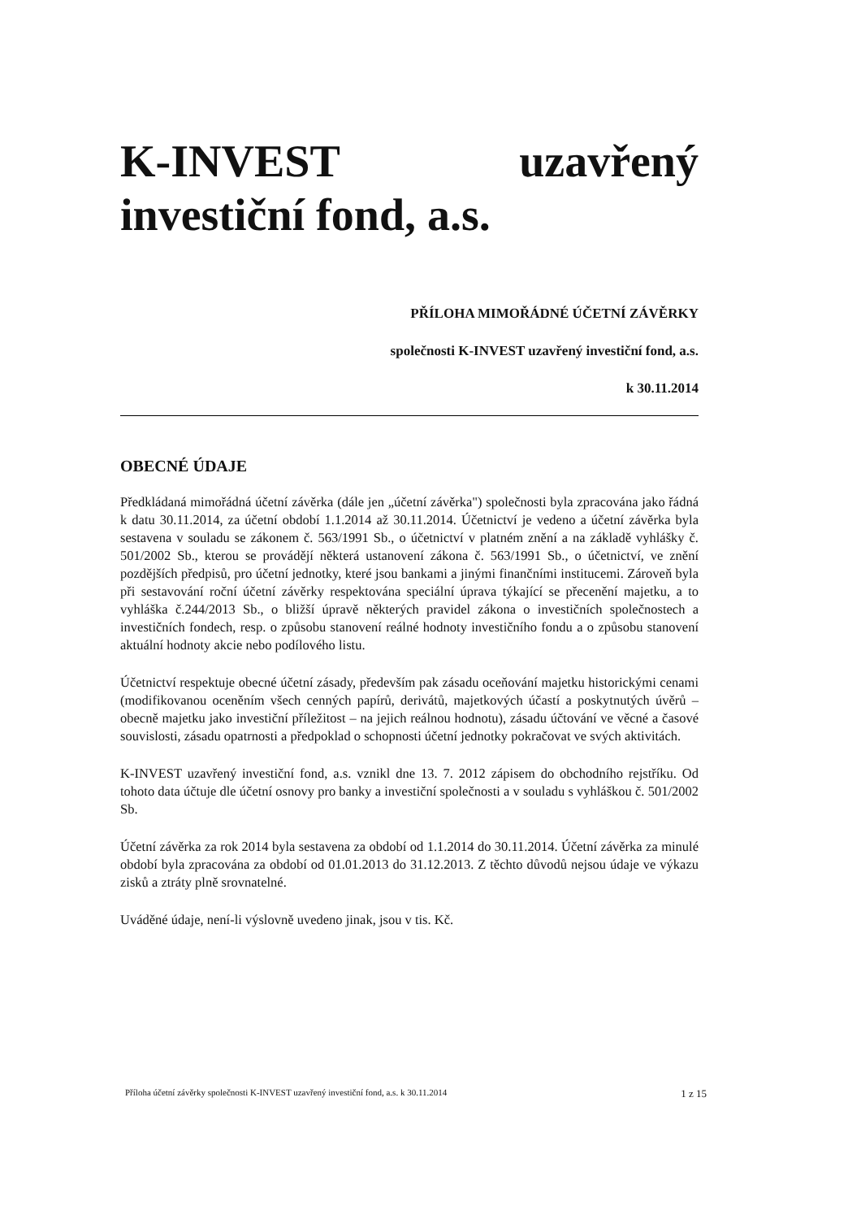K-INVEST uzavřený investiční fond, a.s.
PŘÍLOHA MIMOŘÁDNÉ ÚČETNÍ ZÁVĚRKY
společnosti K-INVEST uzavřený investiční fond, a.s.
k 30.11.2014
OBECNÉ ÚDAJE
Předkládaná mimořádná účetní závěrka (dále jen „účetní závěrka") společnosti byla zpracována jako řádná k datu 30.11.2014, za účetní období 1.1.2014 až 30.11.2014. Účetnictví je vedeno a účetní závěrka byla sestavena v souladu se zákonem č. 563/1991 Sb., o účetnictví v platném znění a na základě vyhlášky č. 501/2002 Sb., kterou se provádějí některá ustanovení zákona č. 563/1991 Sb., o účetnictví, ve znění pozdějších předpisů, pro účetní jednotky, které jsou bankami a jinými finančními institucemi. Zároveň byla při sestavování roční účetní závěrky respektována speciální úprava týkající se přecenění majetku, a to vyhláška č.244/2013 Sb., o bližší úpravě některých pravidel zákona o investičních společnostech a investičních fondech, resp. o způsobu stanovení reálné hodnoty investičního fondu a o způsobu stanovení aktuální hodnoty akcie nebo podílového listu.
Účetnictví respektuje obecné účetní zásady, především pak zásadu oceňování majetku historickými cenami (modifikovanou oceněním všech cenných papírů, derivátů, majetkových účastí a poskytnutých úvěrů – obecně majetku jako investiční příležitost – na jejich reálnou hodnotu), zásadu účtování ve věcné a časové souvislosti, zásadu opatrnosti a předpoklad o schopnosti účetní jednotky pokračovat ve svých aktivitách.
K-INVEST uzavřený investiční fond, a.s. vznikl dne 13. 7. 2012 zápisem do obchodního rejstříku. Od tohoto data účtuje dle účetní osnovy pro banky a investiční společnosti a v souladu s vyhláškou č. 501/2002 Sb.
Účetní závěrka za rok 2014 byla sestavena za období od 1.1.2014 do 30.11.2014. Účetní závěrka za minulé období byla zpracována za období od 01.01.2013 do 31.12.2013. Z těchto důvodů nejsou údaje ve výkazu zisků a ztráty plně srovnatelné.
Uváděné údaje, není-li výslovně uvedeno jinak, jsou v tis. Kč.
Příloha účetní závěrky společnosti K-INVEST uzavřený investiční fond, a.s. k 30.11.2014 1 z 15